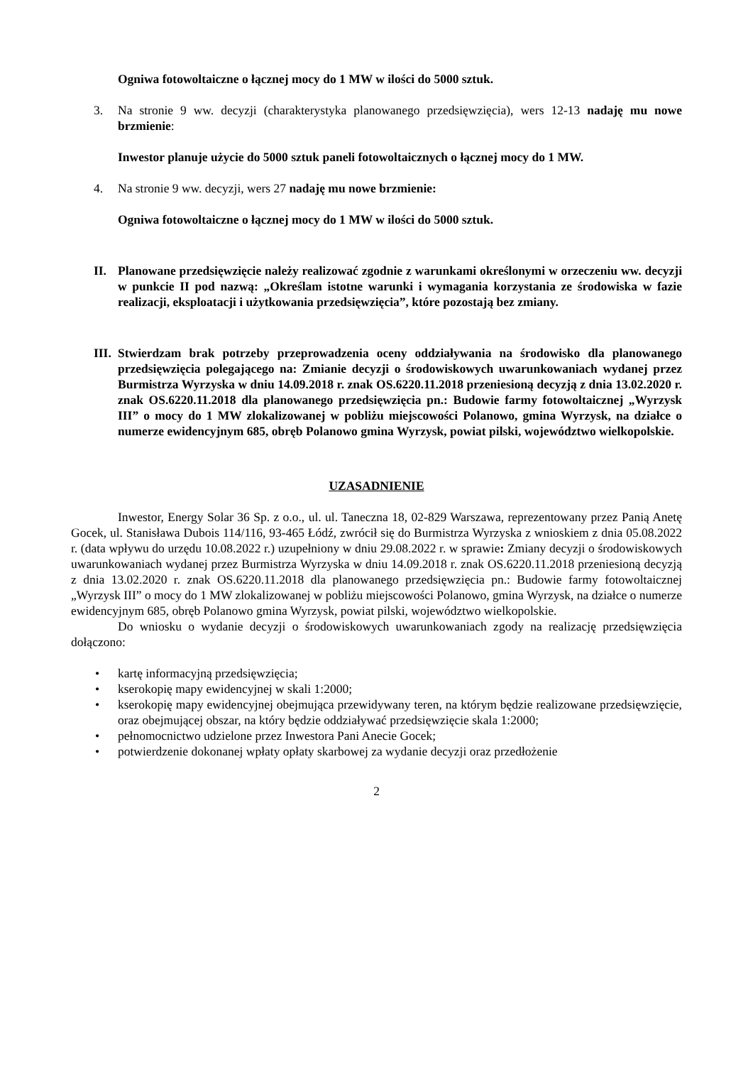Ogniwa fotowoltaiczne o łącznej mocy do 1 MW w ilości do 5000 sztuk.
3. Na stronie 9 ww. decyzji (charakterystyka planowanego przedsięwzięcia), wers 12-13 nadaję mu nowe brzmienie:
Inwestor planuje użycie do 5000 sztuk paneli fotowoltaicznych o łącznej mocy do 1 MW.
4. Na stronie 9 ww. decyzji, wers 27 nadaję mu nowe brzmienie:
Ogniwa fotowoltaiczne o łącznej mocy do 1 MW w ilości do 5000 sztuk.
II. Planowane przedsięwzięcie należy realizować zgodnie z warunkami określonymi w orzeczeniu ww. decyzji w punkcie II pod nazwą: „Określam istotne warunki i wymagania korzystania ze środowiska w fazie realizacji, eksploatacji i użytkowania przedsięwzięcia”, które pozostają bez zmiany.
III. Stwierdzam brak potrzeby przeprowadzenia oceny oddziaływania na środowisko dla planowanego przedsięwzięcia polegającego na: Zmianie decyzji o środowiskowych uwarunkowaniach wydanej przez Burmistrza Wyrzyska w dniu 14.09.2018 r. znak OS.6220.11.2018 przeniesioną decyzją z dnia 13.02.2020 r. znak OS.6220.11.2018 dla planowanego przedsięwzięcia pn.: Budowie farmy fotowoltaicznej „Wyrzysk III” o mocy do 1 MW zlokalizowanej w pobliżu miejscowości Polanowo, gmina Wyrzysk, na działce o numerze ewidencyjnym 685, obręb Polanowo gmina Wyrzysk, powiat pilski, województwo wielkopolskie.
UZASADNIENIE
Inwestor, Energy Solar 36 Sp. z o.o., ul. ul. Taneczna 18, 02-829 Warszawa, reprezentowany przez Panią Anetę Gocek, ul. Stanisława Dubois 114/116, 93-465 Łódź, zwrócił się do Burmistrza Wyrzyska z wnioskiem z dnia 05.08.2022 r. (data wpływu do urzędu 10.08.2022 r.) uzupełniony w dniu 29.08.2022 r. w sprawie: Zmiany decyzji o środowiskowych uwarunkowaniach wydanej przez Burmistrza Wyrzyska w dniu 14.09.2018 r. znak OS.6220.11.2018 przeniesioną decyzją z dnia 13.02.2020 r. znak OS.6220.11.2018 dla planowanego przedsięwzięcia pn.: Budowie farmy fotowoltaicznej „Wyrzysk III” o mocy do 1 MW zlokalizowanej w pobliżu miejscowości Polanowo, gmina Wyrzysk, na działce o numerze ewidencyjnym 685, obręb Polanowo gmina Wyrzysk, powiat pilski, województwo wielkopolskie.
Do wniosku o wydanie decyzji o środowiskowych uwarunkowaniach zgody na realizację przedsięwzięcia dołączono:
• kartę informacyjną przedsięwzięcia;
• kserokopię mapy ewidencyjnej w skali 1:2000;
• kserokopię mapy ewidencyjnej obejmująca przewidywany teren, na którym będzie realizowane przedsięwzięcie, oraz obejmującej obszar, na który będzie oddziaływać przedsięwzięcie skala 1:2000;
• pełnomocnictwo udzielone przez Inwestora Pani Anecie Gocek;
• potwierdzenie dokonanej wpłaty opłaty skarbowej za wydanie decyzji oraz przedłożenie
2